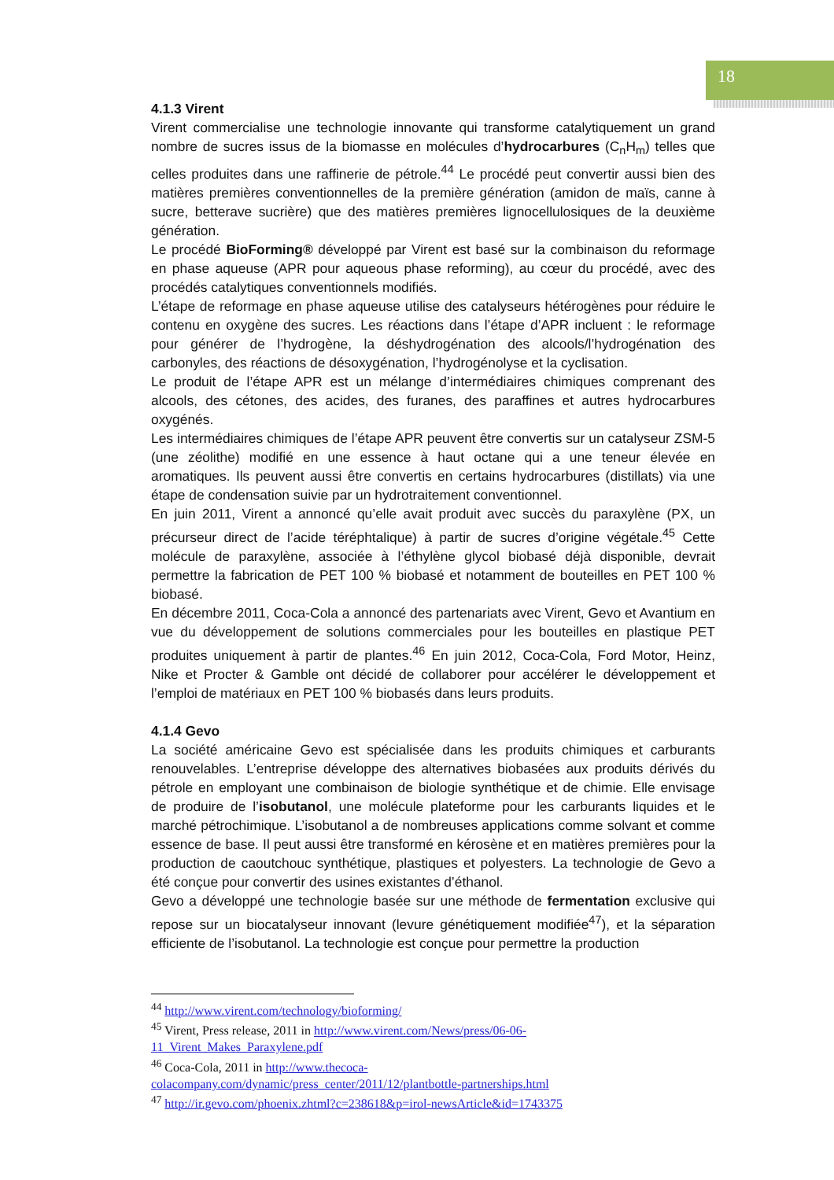18
4.1.3 Virent
Virent commercialise une technologie innovante qui transforme catalytiquement un grand nombre de sucres issus de la biomasse en molécules d’hydrocarbures (C<sub>n</sub>H<sub>m</sub>) telles que celles produites dans une raffinerie de pétrole.<sup>44</sup> Le procédé peut convertir aussi bien des matières premières conventionnelles de la première génération (amidon de maïs, canne à sucre, betterave sucrière) que des matières premières lignocellulosiques de la deuxième génération.
Le procédé BioForming® développé par Virent est basé sur la combinaison du reformage en phase aqueuse (APR pour aqueous phase reforming), au cœur du procédé, avec des procédés catalytiques conventionnels modifiés.
L’étape de reformage en phase aqueuse utilise des catalyseurs hétérogènes pour réduire le contenu en oxygène des sucres. Les réactions dans l’étape d’APR incluent : le reformage pour générer de l’hydrogène, la déshydrogénation des alcools/l’hydrogénation des carbonyles, des réactions de désoxygénation, l’hydrogénolyse et la cyclisation.
Le produit de l’étape APR est un mélange d’intermédiaires chimiques comprenant des alcools, des cétones, des acides, des furanes, des paraffines et autres hydrocarbures oxygénés.
Les intermédiaires chimiques de l’étape APR peuvent être convertis sur un catalyseur ZSM-5 (une zéolithe) modifié en une essence à haut octane qui a une teneur élevée en aromatiques. Ils peuvent aussi être convertis en certains hydrocarbures (distillats) via une étape de condensation suivie par un hydrotraitement conventionnel.
En juin 2011, Virent a annoncé qu’elle avait produit avec succès du paraxylène (PX, un précurseur direct de l’acide téréphtalique) à partir de sucres d’origine végétale.<sup>45</sup> Cette molécule de paraxylène, associée à l’éthylène glycol biobasé déjà disponible, devrait permettre la fabrication de PET 100 % biobasé et notamment de bouteilles en PET 100 % biobasé.
En décembre 2011, Coca-Cola a annoncé des partenariats avec Virent, Gevo et Avantium en vue du développement de solutions commerciales pour les bouteilles en plastique PET produites uniquement à partir de plantes.<sup>46</sup> En juin 2012, Coca-Cola, Ford Motor, Heinz, Nike et Procter & Gamble ont décidé de collaborer pour accélérer le développement et l’emploi de matériaux en PET 100 % biobasés dans leurs produits.
4.1.4 Gevo
La société américaine Gevo est spécialisée dans les produits chimiques et carburants renouvelables. L’entreprise développe des alternatives biobasées aux produits dérivés du pétrole en employant une combinaison de biologie synthétique et de chimie. Elle envisage de produire de l’isobutanol, une molécule plateforme pour les carburants liquides et le marché pétrochimique. L’isobutanol a de nombreuses applications comme solvant et comme essence de base. Il peut aussi être transformé en kérosène et en matières premières pour la production de caoutchouc synthétique, plastiques et polyesters. La technologie de Gevo a été conçue pour convertir des usines existantes d’éthanol.
Gevo a développé une technologie basée sur une méthode de fermentation exclusive qui repose sur un biocatalyseur innovant (levure génétiquement modifiée<sup>47</sup>), et la séparation efficiente de l’isobutanol. La technologie est conçue pour permettre la production
<sup>44</sup> http://www.virent.com/technology/bioforming/
<sup>45</sup> Virent, Press release, 2011 in http://www.virent.com/News/press/06-06-
11_Virent_Makes_Paraxylene.pdf
<sup>46</sup> Coca-Cola, 2011 in http://www.thecoca-
colacompany.com/dynamic/press_center/2011/12/plantbottle-partnerships.html
<sup>47</sup> http://ir.gevo.com/phoenix.zhtml?c=238618&p=irol-newsArticle&id=1743375